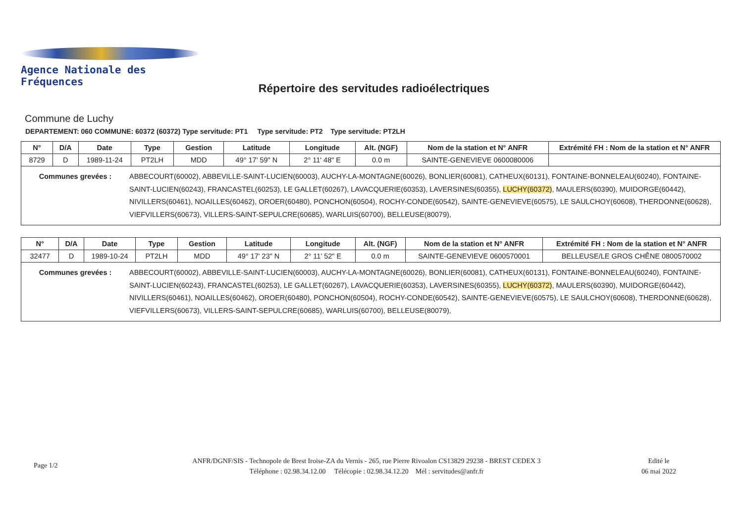Agence Nationale des Fréquences
Répertoire des servitudes radioélectriques
Commune de Luchy
DEPARTEMENT: 060 COMMUNE: 60372 (60372) Type servitude: PT1 Type servitude: PT2 Type servitude: PT2LH
| N° | D/A | Date | Type | Gestion | Latitude | Longitude | Alt. (NGF) | Nom de la station et N° ANFR | Extrémité FH : Nom de la station et N° ANFR |
| --- | --- | --- | --- | --- | --- | --- | --- | --- | --- |
| 8729 | D | 1989-11-24 | PT2LH | MDD | 49° 17' 59" N | 2° 11' 48" E | 0.0 m | SAINTE-GENEVIEVE 0600080006 | |
| / Communes grevées : / ABBECOURT(60002), ABBEVILLE-SAINT-LUCIEN(60003), AUCHY-LA-MONTAGNE(60026), BONLIER(60081), CATHEUX(60131), FONTAINE-BONNELEAU(60240), FONTAINE-SAINT-LUCIEN(60243), FRANCASTEL(60253), LE GALLET(60267), LAVACQUERIE(60353), LAVERSINES(60355), LUCHY(60372) , MAULERS(60390), MUIDORGE(60442), NIVILLERS(60461), NOAILLES(60462), OROER(60480), PONCHON(60504), ROCHY-CONDE(60542), SAINTE-GENEVIEVE(60575), LE SAULCHOY(60608), THERDONNE(60628), VIEFVILLERS(60673), VILLERS-SAINT-SEPULCRE(60685), WARLUIS(60700), BELLEUSE(80079), / | | | | | | | | | |
| N° | D/A | Date | Type | Gestion | Latitude | Longitude | Alt. (NGF) | Nom de la station et N° ANFR | Extrémité FH : Nom de la station et N° ANFR |
| --- | --- | --- | --- | --- | --- | --- | --- | --- | --- |
| 32477 | D | 1989-10-24 | PT2LH | MDD | 49° 17' 23" N | 2° 11' 52" E | 0.0 m | SAINTE-GENEVIEVE 0600570001 | BELLEUSE/LE GROS CHÊNE 0800570002 |
| / Communes grevées : / ABBECOURT(60002), ABBEVILLE-SAINT-LUCIEN(60003), AUCHY-LA-MONTAGNE(60026), BONLIER(60081), CATHEUX(60131), FONTAINE-BONNELEAU(60240), FONTAINE-SAINT-LUCIEN(60243), FRANCASTEL(60253), LE GALLET(60267), LAVACQUERIE(60353), LAVERSINES(60355), LUCHY(60372) , MAULERS(60390), MUIDORGE(60442), NIVILLERS(60461), NOAILLES(60462), OROER(60480), PONCHON(60504), ROCHY-CONDE(60542), SAINTE-GENEVIEVE(60575), LE SAULCHOY(60608), THERDONNE(60628), VIEFVILLERS(60673), VILLERS-SAINT-SEPULCRE(60685), WARLUIS(60700), BELLEUSE(80079), / | | | | | | | | | |
Page 1/2
ANFR/DGNF/SIS - Technopole de Brest Iroise-ZA du Vernis - 265, rue Pierre Rivoalon CS13829 29238 - BREST CEDEX 3
Téléphone : 02.98.34.12.00 Télécopie : 02.98.34.12.20 Mél : servitudes@anfr.fr
Edité le
06 mai 2022